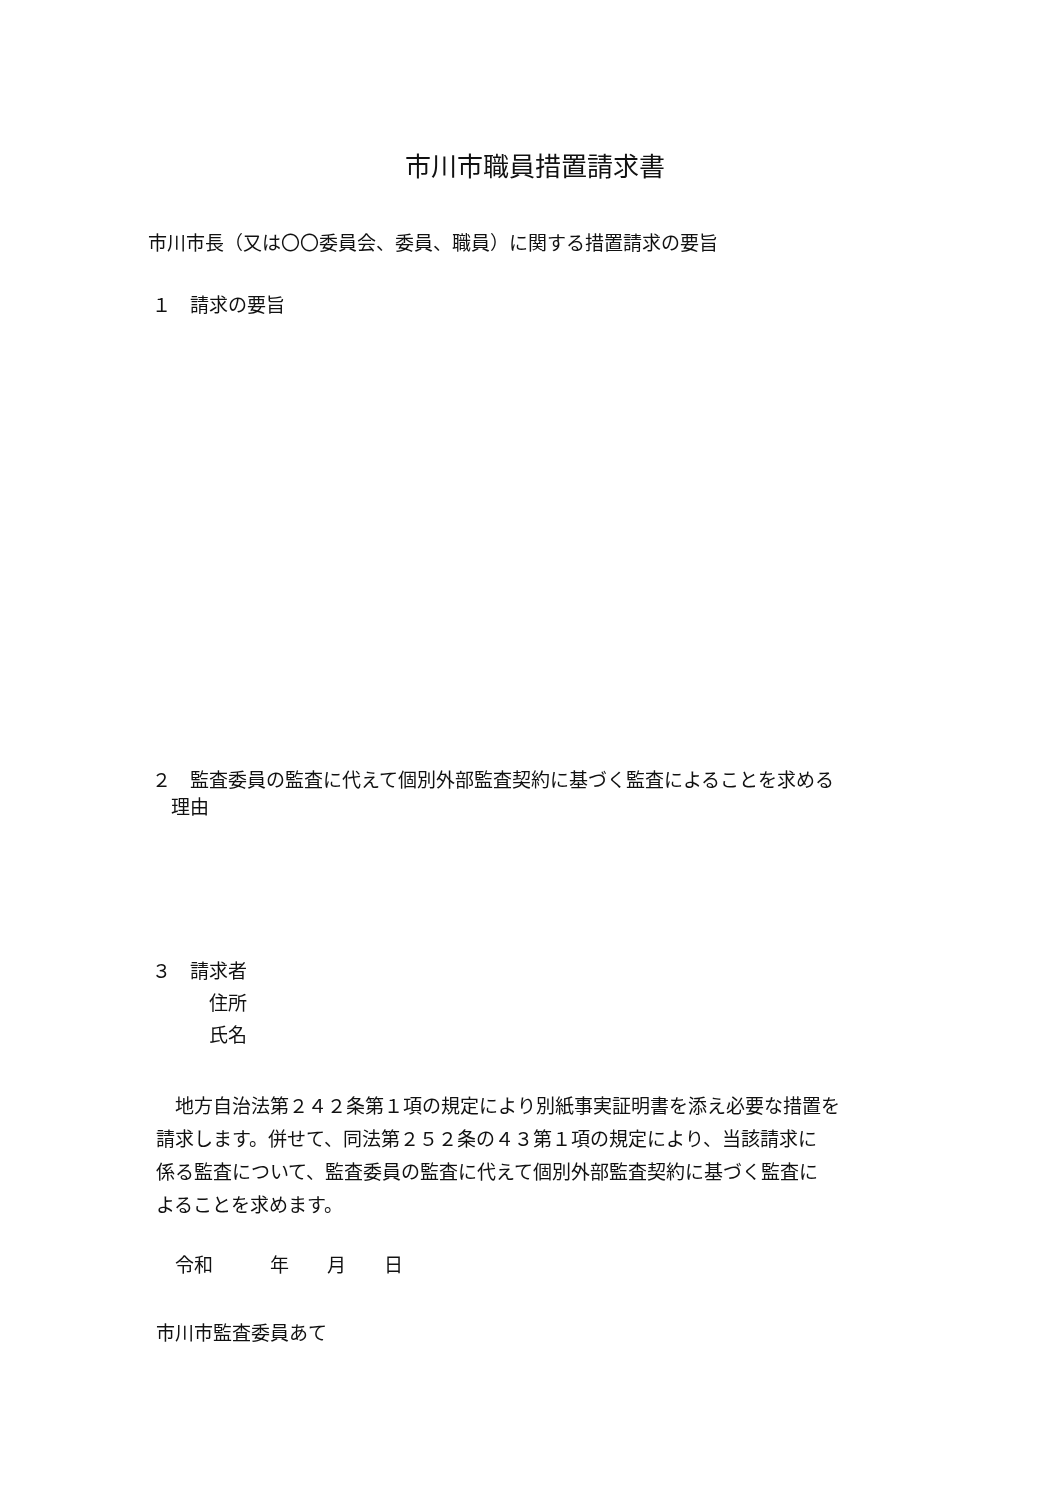市川市職員措置請求書
市川市長（又は〇〇委員会、委員、職員）に関する措置請求の要旨
１　請求の要旨
２　監査委員の監査に代えて個別外部監査契約に基づく監査によることを求める
　理由
３　請求者
　　　住所
　　　氏名
　地方自治法第２４２条第１項の規定により別紙事実証明書を添え必要な措置を
請求します。併せて、同法第２５２条の４３第１項の規定により、当該請求に
係る監査について、監査委員の監査に代えて個別外部監査契約に基づく監査に
よることを求めます。
　令和　　　年　　月　　日
市川市監査委員あて